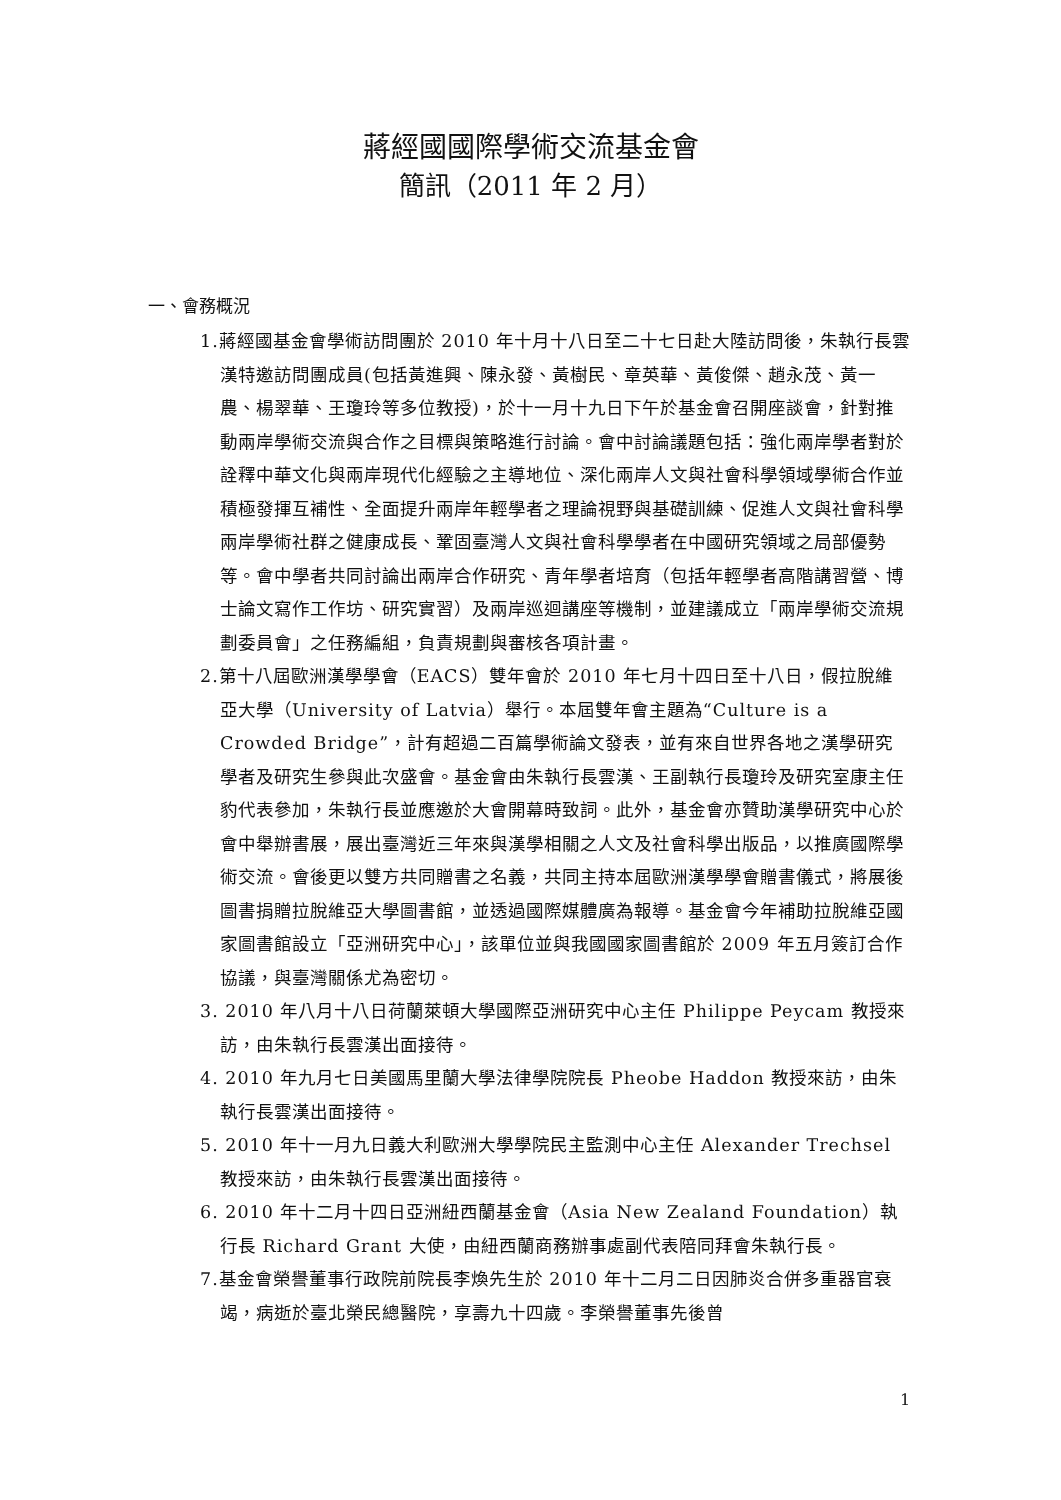蔣經國國際學術交流基金會
簡訊（2011 年 2 月）
一、會務概況
1.蔣經國基金會學術訪問團於 2010 年十月十八日至二十七日赴大陸訪問後，朱執行長雲漢特邀訪問團成員(包括黃進興、陳永發、黃樹民、章英華、黃俊傑、趙永茂、黃一農、楊翠華、王瓊玲等多位教授)，於十一月十九日下午於基金會召開座談會，針對推動兩岸學術交流與合作之目標與策略進行討論。會中討論議題包括：強化兩岸學者對於詮釋中華文化與兩岸現代化經驗之主導地位、深化兩岸人文與社會科學領域學術合作並積極發揮互補性、全面提升兩岸年輕學者之理論視野與基礎訓練、促進人文與社會科學兩岸學術社群之健康成長、鞏固臺灣人文與社會科學學者在中國研究領域之局部優勢等。會中學者共同討論出兩岸合作研究、青年學者培育（包括年輕學者高階講習營、博士論文寫作工作坊、研究實習）及兩岸巡迴講座等機制，並建議成立「兩岸學術交流規劃委員會」之任務編組，負責規劃與審核各項計畫。
2.第十八屆歐洲漢學學會（EACS）雙年會於 2010 年七月十四日至十八日，假拉脫維亞大學（University of Latvia）舉行。本屆雙年會主題為“Culture is a Crowded Bridge”，計有超過二百篇學術論文發表，並有來自世界各地之漢學研究學者及研究生參與此次盛會。基金會由朱執行長雲漢、王副執行長瓊玲及研究室康主任豹代表參加，朱執行長並應邀於大會開幕時致詞。此外，基金會亦贊助漢學研究中心於會中舉辦書展，展出臺灣近三年來與漢學相關之人文及社會科學出版品，以推廣國際學術交流。會後更以雙方共同贈書之名義，共同主持本屆歐洲漢學學會贈書儀式，將展後圖書捐贈拉脫維亞大學圖書館，並透過國際媒體廣為報導。基金會今年補助拉脫維亞國家圖書館設立「亞洲研究中心」，該單位並與我國國家圖書館於 2009 年五月簽訂合作協議，與臺灣關係尤為密切。
3. 2010 年八月十八日荷蘭萊頓大學國際亞洲研究中心主任 Philippe Peycam 教授來訪，由朱執行長雲漢出面接待。
4. 2010 年九月七日美國馬里蘭大學法律學院院長 Pheobe Haddon 教授來訪，由朱執行長雲漢出面接待。
5. 2010 年十一月九日義大利歐洲大學學院民主監測中心主任 Alexander Trechsel 教授來訪，由朱執行長雲漢出面接待。
6. 2010 年十二月十四日亞洲紐西蘭基金會（Asia New Zealand Foundation）執行長 Richard Grant 大使，由紐西蘭商務辦事處副代表陪同拜會朱執行長。
7.基金會榮譽董事行政院前院長李煥先生於 2010 年十二月二日因肺炎合併多重器官衰竭，病逝於臺北榮民總醫院，享壽九十四歲。李榮譽董事先後曾
1